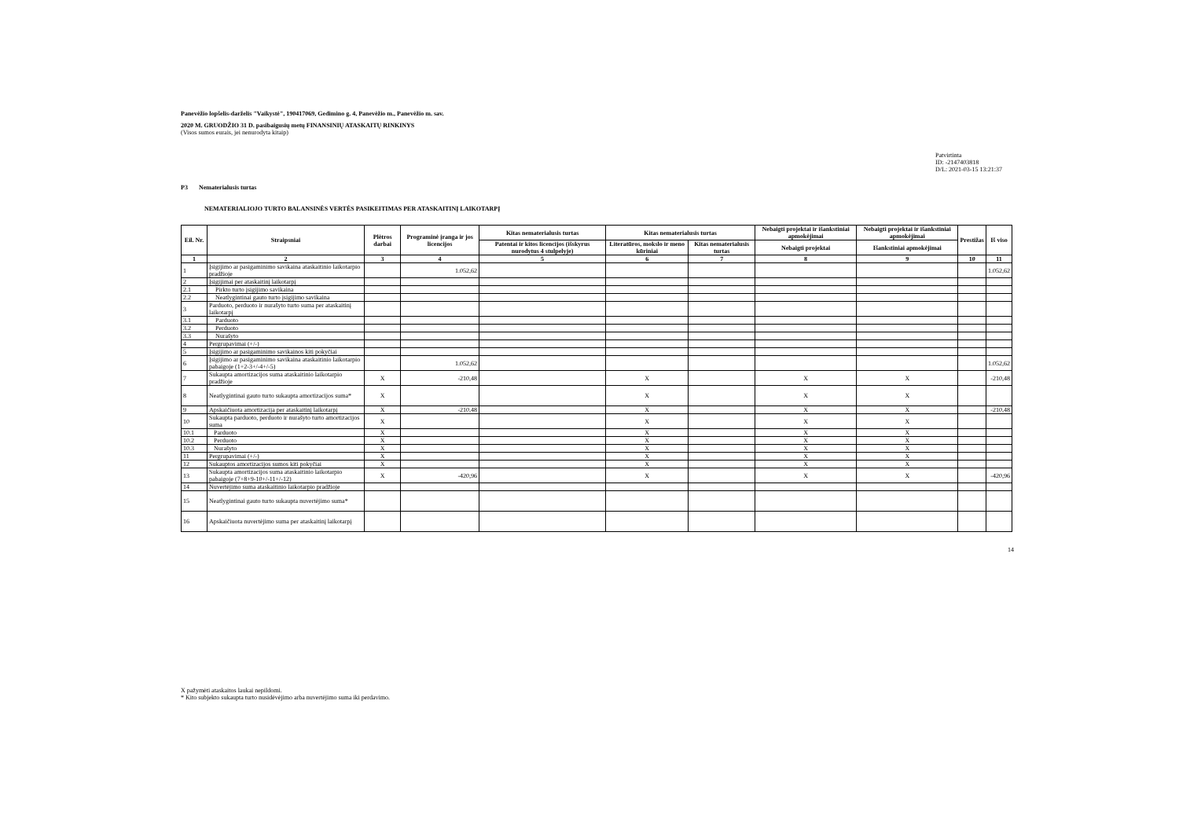Panevėžio lopšelis-darželis "Vaikystė", 190417069, Gedimino g. 4, Panevėžio m., Panevėžio m. sav.
2020 M. GRUODŽIO 31 D. pasibaigusių metų FINANSINIŲ ATASKAITŲ RINKINYS
(Visos sumos eurais, jei nenurodyta kitaip)
Patvirtinta
ID: -2147403818
D/L: 2021-03-15 13:21:37
P3 Nematerialusis turtas
NEMATERIALIOJO TURTO BALANSINĖS VERTĖS PASIKEITIMAS PER ATASKAITINĮ LAIKOTARPĮ
| Eil. Nr. | Straipsniai | Plėtros darbai | Programinė įranga ir jos licencijos | Kitas nematerialusis turtas | Kitas nematerialusis turtas | | Nebaigti projektai ir išankstiniai apmokėjimai | Nebaigti projektai ir išankstiniai apmokėjimai | Prestižas | Iš viso |
| --- | --- | --- | --- | --- | --- | --- | --- | --- | --- | --- |
| | | | | Patentai ir kitos licencijos (išskyrus nurodytus 4 stulpelyje) | Literatūros, mokslo ir meno kūriniai | Kitas nematerialusis turtas | Nebaigti projektai | Išankstiniai apmokėjimai | | |
| 1 | 2 | 3 | 4 | 5 | 6 | 7 | 8 | 9 | 10 | 11 |
| 1 | Įsigijimo ar pasigaminimo savikaina ataskaitinio laikotarpio pradžioje | | 1.052,62 | | | | | | | 1.052,62 |
| 2 | Įsigijimai per ataskaitinį laikotarpį | | | | | | | | | |
| 2.1 | Pirkto turto įsigijimo savikaina | | | | | | | | | |
| 2.2 | Neatlygintinai gauto turto įsigijimo savikaina | | | | | | | | | |
| 3 | Parduoto, perduoto ir nurašyto turto suma per ataskaitinį laikotarpį | | | | | | | | | |
| 3.1 | Parduoto | | | | | | | | | |
| 3.2 | Perduoto | | | | | | | | | |
| 3.3 | Nurašyto | | | | | | | | | |
| 4 | Pergrupavimai (+/-) | | | | | | | | | |
| 5 | Įsigijimo ar pasigaminimo savikainos kiti pokyčiai | | | | | | | | | |
| 6 | Įsigijimo ar pasigaminimo savikaina ataskaitinio laikotarpio pabaigoje (1+2-3+/-4+/-5) | | 1.052,62 | | | | | | | 1.052,62 |
| 7 | Sukaupta amortizacijos suma ataskaitinio laikotarpio pradžioje | X | -210,48 | | X | | X | X | | -210,48 |
| 8 | Neatlygintinai gauto turto sukaupta amortizacijos suma* | X | | | X | | X | X | | |
| 9 | Apskaičiuota amortizacija per ataskaitinį laikotarpį | X | -210,48 | | X | | X | X | | -210,48 |
| 10 | Sukaupta parduoto, perduoto ir nurašyto turto amortizacijos suma | X | | | X | | X | X | | |
| 10.1 | Parduoto | X | | | X | | X | X | | |
| 10.2 | Perduoto | X | | | X | | X | X | | |
| 10.3 | Nurašyto | X | | | X | | X | X | | |
| 11 | Pergrupavimai (+/-) | X | | | X | | X | X | | |
| 12 | Sukauptos amortizacijos sumos kiti pokyčiai | X | | | X | | X | X | | |
| 13 | Sukaupta amortizacijos suma ataskaitinio laikotarpio pabaigoje (7+8+9-10+/-11+/-12) | X | -420,96 | | X | | X | X | | -420,96 |
| 14 | Nuvertėjimo suma ataskaitinio laikotarpio pradžioje | | | | | | | | | |
| 15 | Neatlygintinai gauto turto sukaupta nuvertėjimo suma* | | | | | | | | | |
| 16 | Apskaičiuota nuvertėjimo suma per ataskaitinį laikotarpį | | | | | | | | | |
14
X pažymėti ataskaitos laukai nepildomi.
* Kito subjekto sukaupta turto nusidėvėjimo arba nuvertėjimo suma iki perdavimo.